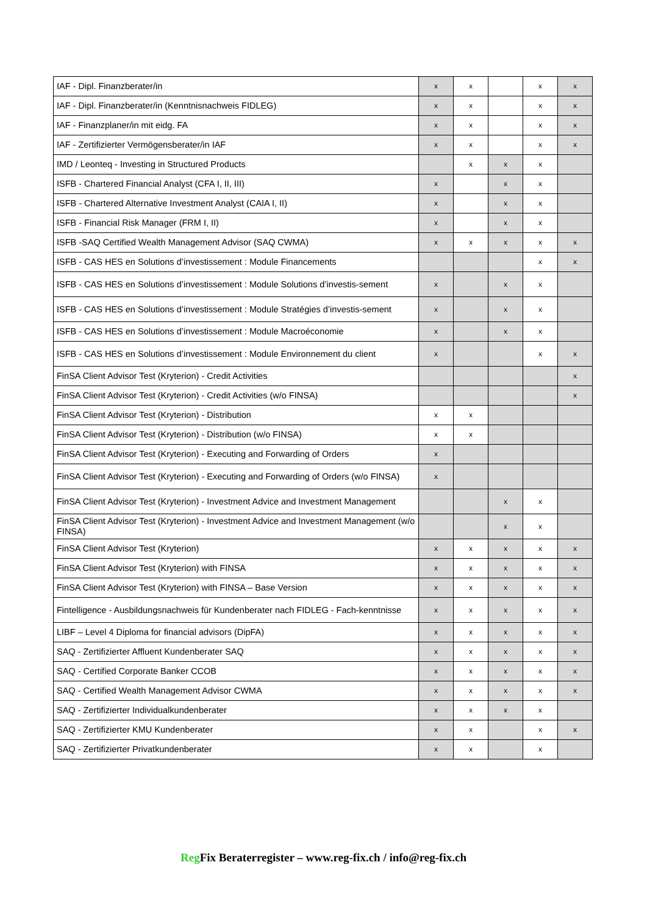| IAF - Dipl. Finanzberater/in | x | x | | x | x |
| IAF - Dipl. Finanzberater/in (Kenntnisnachweis FIDLEG) | x | x | | x | x |
| IAF - Finanzplaner/in mit eidg. FA | x | x | | x | x |
| IAF - Zertifizierter Vermögensberater/in IAF | x | x | | x | x |
| IMD / Leonteq - Investing in Structured Products | | x | x | x | |
| ISFB - Chartered Financial Analyst (CFA I, II, III) | x | | x | x | |
| ISFB - Chartered Alternative Investment Analyst (CAIA I, II) | x | | x | x | |
| ISFB - Financial Risk Manager (FRM I, II) | x | | x | x | |
| ISFB -SAQ Certified Wealth Management Advisor (SAQ CWMA) | x | x | x | x | x |
| ISFB - CAS HES en Solutions d’investissement : Module Financements | | | | x | x |
| ISFB - CAS HES en Solutions d’investissement : Module Solutions d’investis-sement | x | | x | x | |
| ISFB - CAS HES en Solutions d’investissement : Module Stratégies d’investis-sement | x | | x | x | |
| ISFB - CAS HES en Solutions d’investissement : Module Macroéconomie | x | | x | x | |
| ISFB - CAS HES en Solutions d’investissement : Module Environnement du client | x | | | x | x |
| FinSA Client Advisor Test (Kryterion) - Credit Activities | | | | | x |
| FinSA Client Advisor Test (Kryterion) - Credit Activities (w/o FINSA) | | | | | x |
| FinSA Client Advisor Test (Kryterion) - Distribution | x | x | | | |
| FinSA Client Advisor Test (Kryterion) - Distribution (w/o FINSA) | x | x | | | |
| FinSA Client Advisor Test (Kryterion) - Executing and Forwarding of Orders | x | | | | |
| FinSA Client Advisor Test (Kryterion) - Executing and Forwarding of Orders (w/o FINSA) | x | | | | |
| FinSA Client Advisor Test (Kryterion) - Investment Advice and Investment Management | | | x | x | |
| FinSA Client Advisor Test (Kryterion) - Investment Advice and Investment Management (w/o FINSA) | | | x | x | |
| FinSA Client Advisor Test (Kryterion) | x | x | x | x | x |
| FinSA Client Advisor Test (Kryterion) with FINSA | x | x | x | x | x |
| FinSA Client Advisor Test (Kryterion) with FINSA – Base Version | x | x | x | x | x |
| Fintelligence - Ausbildungsnachweis für Kundenberater nach FIDLEG - Fach-kenntnisse | x | x | x | x | x |
| LIBF – Level 4 Diploma for financial advisors (DipFA) | x | x | x | x | x |
| SAQ - Zertifizierter Affluent Kundenberater SAQ | x | x | x | x | x |
| SAQ - Certified Corporate Banker CCOB | x | x | x | x | x |
| SAQ - Certified Wealth Management Advisor CWMA | x | x | x | x | x |
| SAQ - Zertifizierter Individualkundenberater | x | x | x | x | |
| SAQ - Zertifizierter KMU Kundenberater | x | x | | x | x |
| SAQ - Zertifizierter Privatkundenberater | x | x | | x | |
Reg Fix Beraterregister – www.reg-fix.ch / info@reg-fix.ch